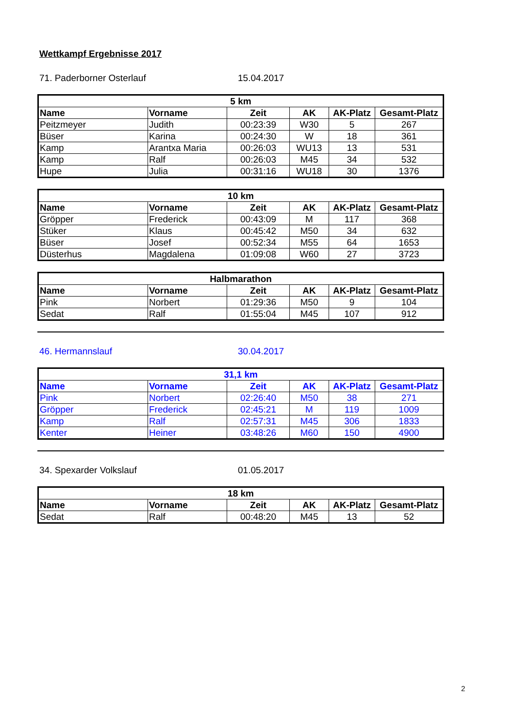Wettkampf Ergebnisse 2017
71. Paderborner Osterlauf 15.04.2017
| 5 km | | | | | |
| --- | --- | --- | --- | --- | --- |
| Name | Vorname | Zeit | AK | AK-Platz | Gesamt-Platz |
| Peitzmeyer | Judith | 00:23:39 | W30 | 5 | 267 |
| Büser | Karina | 00:24:30 | W | 18 | 361 |
| Kamp | Arantxa Maria | 00:26:03 | WU13 | 13 | 531 |
| Kamp | Ralf | 00:26:03 | M45 | 34 | 532 |
| Hupe | Julia | 00:31:16 | WU18 | 30 | 1376 |
| 10 km | | | | | |
| --- | --- | --- | --- | --- | --- |
| Name | Vorname | Zeit | AK | AK-Platz | Gesamt-Platz |
| Gröpper | Frederick | 00:43:09 | M | 117 | 368 |
| Stüker | Klaus | 00:45:42 | M50 | 34 | 632 |
| Büser | Josef | 00:52:34 | M55 | 64 | 1653 |
| Düsterhus | Magdalena | 01:09:08 | W60 | 27 | 3723 |
| Halbmarathon | | | | | |
| --- | --- | --- | --- | --- | --- |
| Name | Vorname | Zeit | AK | AK-Platz | Gesamt-Platz |
| Pink | Norbert | 01:29:36 | M50 | 9 | 104 |
| Sedat | Ralf | 01:55:04 | M45 | 107 | 912 |
46. Hermannslauf 30.04.2017
| 31,1 km | | | | | |
| --- | --- | --- | --- | --- | --- |
| Name | Vorname | Zeit | AK | AK-Platz | Gesamt-Platz |
| Pink | Norbert | 02:26:40 | M50 | 38 | 271 |
| Gröpper | Frederick | 02:45:21 | M | 119 | 1009 |
| Kamp | Ralf | 02:57:31 | M45 | 306 | 1833 |
| Kenter | Heiner | 03:48:26 | M60 | 150 | 4900 |
34. Spexarder Volkslauf 01.05.2017
| 18 km | | | | | |
| --- | --- | --- | --- | --- | --- |
| Name | Vorname | Zeit | AK | AK-Platz | Gesamt-Platz |
| Sedat | Ralf | 00:48:20 | M45 | 13 | 52 |
2